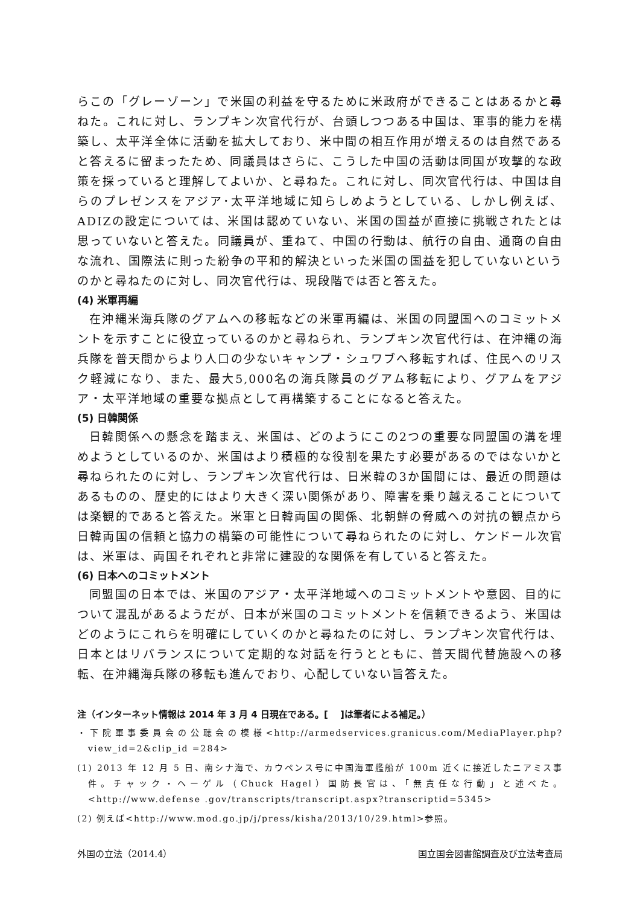らこの「グレーゾーン」で米国の利益を守るために米政府ができることはあるかと尋ねた。これに対し、ランプキン次官代行が、台頭しつつある中国は、軍事的能力を構築し、太平洋全体に活動を拡大しており、米中間の相互作用が増えるのは自然であると答えるに留まったため、同議員はさらに、こうした中国の活動は同国が攻撃的な政策を採っていると理解してよいか、と尋ねた。これに対し、同次官代行は、中国は自らのプレゼンスをアジア･太平洋地域に知らしめようとしている、しかし例えば、ADIZの設定については、米国は認めていない、米国の国益が直接に挑戦されたとは思っていないと答えた。同議員が、重ねて、中国の行動は、航行の自由、通商の自由な流れ、国際法に則った紛争の平和的解決といった米国の国益を犯していないというのかと尋ねたのに対し、同次官代行は、現段階では否と答えた。
(4) 米軍再編
在沖縄米海兵隊のグアムへの移転などの米軍再編は、米国の同盟国へのコミットメントを示すことに役立っているのかと尋ねられ、ランプキン次官代行は、在沖縄の海兵隊を普天間からより人口の少ないキャンプ・シュワブへ移転すれば、住民へのリスク軽減になり、また、最大5,000名の海兵隊員のグアム移転により、グアムをアジア・太平洋地域の重要な拠点として再構築することになると答えた。
(5) 日韓関係
日韓関係への懸念を踏まえ、米国は、どのようにこの2つの重要な同盟国の溝を埋めようとしているのか、米国はより積極的な役割を果たす必要があるのではないかと尋ねられたのに対し、ランプキン次官代行は、日米韓の3か国間には、最近の問題はあるものの、歴史的にはより大きく深い関係があり、障害を乗り越えることについては楽観的であると答えた。米軍と日韓両国の関係、北朝鮮の脅威への対抗の観点から日韓両国の信頼と協力の構築の可能性について尋ねられたのに対し、ケンドール次官は、米軍は、両国それぞれと非常に建設的な関係を有していると答えた。
(6) 日本へのコミットメント
同盟国の日本では、米国のアジア・太平洋地域へのコミットメントや意図、目的について混乱があるようだが、日本が米国のコミットメントを信頼できるよう、米国はどのようにこれらを明確にしていくのかと尋ねたのに対し、ランプキン次官代行は、日本とはリバランスについて定期的な対話を行うとともに、普天間代替施設への移転、在沖縄海兵隊の移転も進んでおり、心配していない旨答えた。
注（インターネット情報は 2014 年 3 月 4 日現在である。[　 ]は筆者による補足。）
・下院軍事委員会の公聴会の模様<http://armedservices.granicus.com/MediaPlayer.php?view_id=2&clip_id =284>
(1) 2013 年 12 月 5 日、南シナ海で、カウペンス号に中国海軍艦船が 100m 近くに接近したニアミス事件。チャック・ヘーゲル（Chuck Hagel）国防長官は、「無責任な行動」と述べた。<http://www.defense .gov/transcripts/transcript.aspx?transcriptid=5345>
(2) 例えば<http://www.mod.go.jp/j/press/kisha/2013/10/29.html>参照。
外国の立法（2014.4） 国立国会図書館調査及び立法考査局